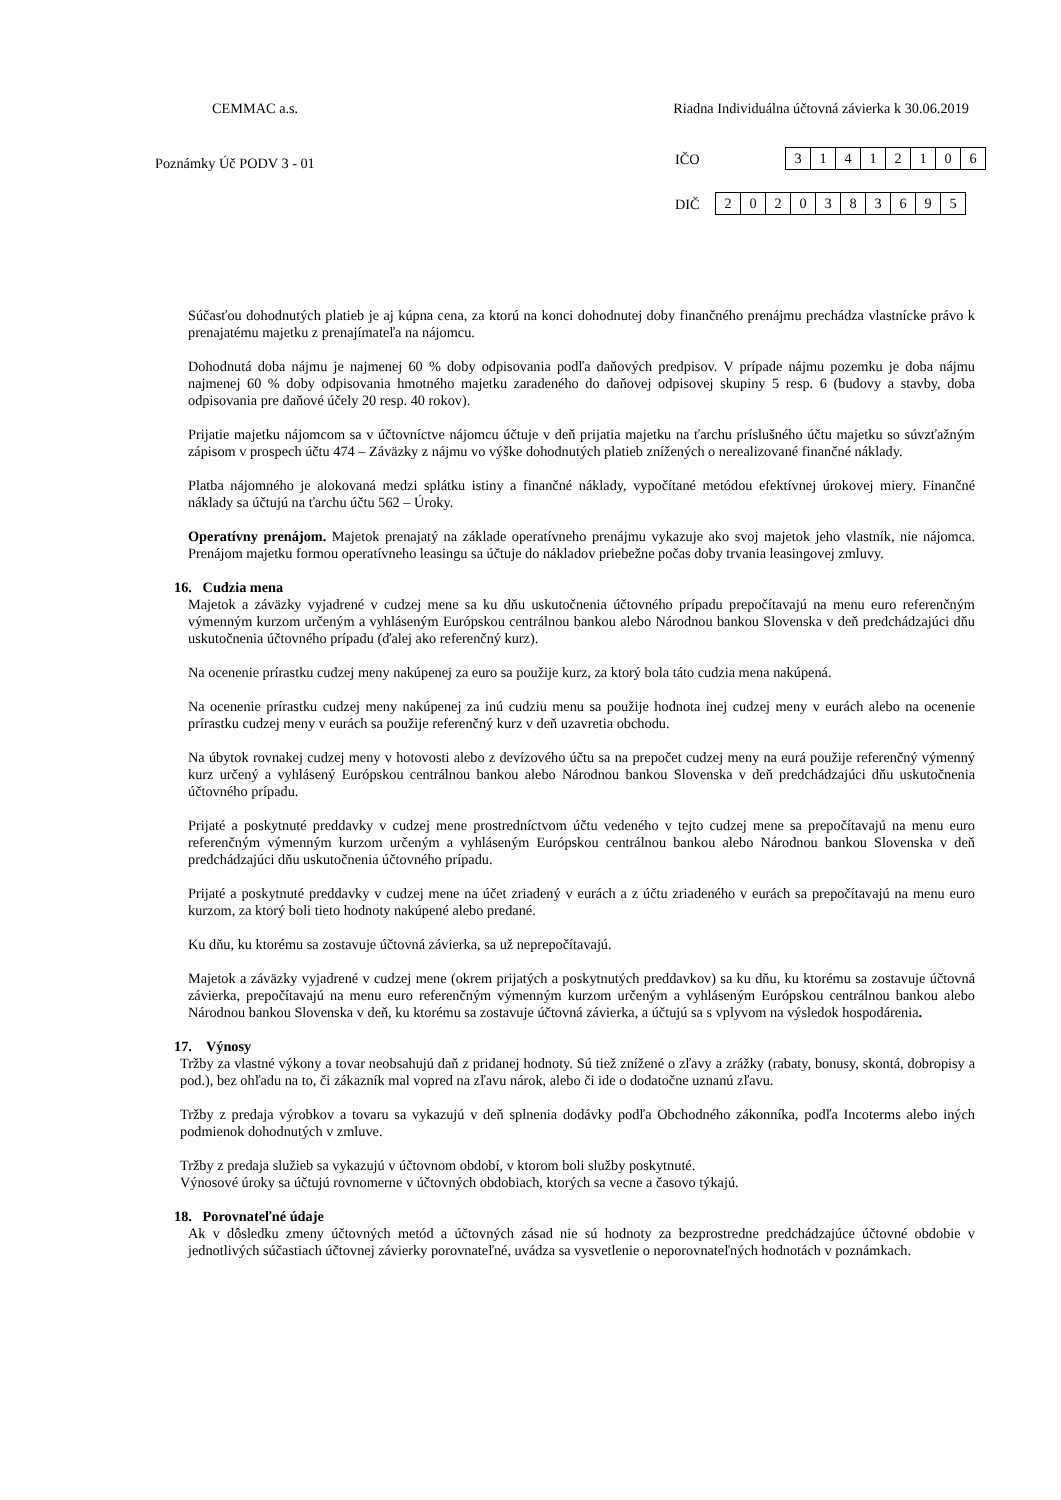CEMMAC a.s. Riadna Individuálna účtovná závierka k 30.06.2019
Poznámky Úč PODV 3 - 01
IČO
| 3 | 1 | 4 | 1 | 2 | 1 | 0 | 6 |
DIČ
| 2 | 0 | 2 | 0 | 3 | 8 | 3 | 6 | 9 | 5 |
Súčasťou dohodnutých platieb je aj kúpna cena, za ktorú na konci dohodnutej doby finančného prenájmu prechádza vlastnícke právo k prenajatému majetku z prenajímateľa na nájomcu.
Dohodnutá doba nájmu je najmenej 60 % doby odpisovania podľa daňových predpisov. V prípade nájmu pozemku je doba nájmu najmenej 60 % doby odpisovania hmotného majetku zaradeného do daňovej odpisovej skupiny 5 resp. 6 (budovy a stavby, doba odpisovania pre daňové účely 20 resp. 40 rokov).
Prijatie majetku nájomcom sa v účtovníctve nájomcu účtuje v deň prijatia majetku na ťarchu príslušného účtu majetku so súvzťažným zápisom v prospech účtu 474 – Záväzky z nájmu vo výške dohodnutých platieb znížených o nerealizované finančné náklady.
Platba nájomného je alokovaná medzi splátku istiny a finančné náklady, vypočítané metódou efektívnej úrokovej miery. Finančné náklady sa účtujú na ťarchu účtu 562 – Úroky.
Operatívny prenájom. Majetok prenajatý na základe operatívneho prenájmu vykazuje ako svoj majetok jeho vlastník, nie nájomca. Prenájom majetku formou operatívneho leasingu sa účtuje do nákladov priebežne počas doby trvania leasingovej zmluvy.
16. Cudzia mena
Majetok a záväzky vyjadrené v cudzej mene sa ku dňu uskutočnenia účtovného prípadu prepočítavajú na menu euro referenčným výmenným kurzom určeným a vyhláseným Európskou centrálnou bankou alebo Národnou bankou Slovenska v deň predchádzajúci dňu uskutočnenia účtovného prípadu (ďalej ako referenčný kurz).
Na ocenenie prírastku cudzej meny nakúpenej za euro sa použije kurz, za ktorý bola táto cudzia mena nakúpená.
Na ocenenie prírastku cudzej meny nakúpenej za inú cudziu menu sa použije hodnota inej cudzej meny v eurách alebo na ocenenie prírastku cudzej meny v eurách sa použije referenčný kurz v deň uzavretia obchodu.
Na úbytok rovnakej cudzej meny v hotovosti alebo z devízového účtu sa na prepočet cudzej meny na eurá použije referenčný výmenný kurz určený a vyhlásený Európskou centrálnou bankou alebo Národnou bankou Slovenska v deň predchádzajúci dňu uskutočnenia účtovného prípadu.
Prijaté a poskytnuté preddavky v cudzej mene prostredníctvom účtu vedeného v tejto cudzej mene sa prepočítavajú na menu euro referenčným výmenným kurzom určeným a vyhláseným Európskou centrálnou bankou alebo Národnou bankou Slovenska v deň predchádzajúci dňu uskutočnenia účtovného prípadu.
Prijaté a poskytnuté preddavky v cudzej mene na účet zriadený v eurách a z účtu zriadeného v eurách sa prepočítavajú na menu euro kurzom, za ktorý boli tieto hodnoty nakúpené alebo predané.
Ku dňu, ku ktorému sa zostavuje účtovná závierka, sa už neprepočítavajú.
Majetok a záväzky vyjadrené v cudzej mene (okrem prijatých a poskytnutých preddavkov) sa ku dňu, ku ktorému sa zostavuje účtovná závierka, prepočítavajú na menu euro referenčným výmenným kurzom určeným a vyhláseným Európskou centrálnou bankou alebo Národnou bankou Slovenska v deň, ku ktorému sa zostavuje účtovná závierka, a účtujú sa s vplyvom na výsledok hospodárenia.
17. Výnosy
Tržby za vlastné výkony a tovar neobsahujú daň z pridanej hodnoty. Sú tiež znížené o zľavy a zrážky (rabaty, bonusy, skontá, dobropisy a pod.), bez ohľadu na to, či zákazník mal vopred na zľavu nárok, alebo či ide o dodatočne uznanú zľavu.
Tržby z predaja výrobkov a tovaru sa vykazujú v deň splnenia dodávky podľa Obchodného zákonníka, podľa Incoterms alebo iných podmienok dohodnutých v zmluve.
Tržby z predaja služieb sa vykazujú v účtovnom období, v ktorom boli služby poskytnuté.
Výnosové úroky sa účtujú rovnomerne v účtovných obdobiach, ktorých sa vecne a časovo týkajú.
18. Porovnateľné údaje
Ak v dôsledku zmeny účtovných metód a účtovných zásad nie sú hodnoty za bezprostredne predchádzajúce účtovné obdobie v jednotlivých súčastiach účtovnej závierky porovnateľné, uvádza sa vysvetlenie o neporovnateľných hodnotách v poznámkach.